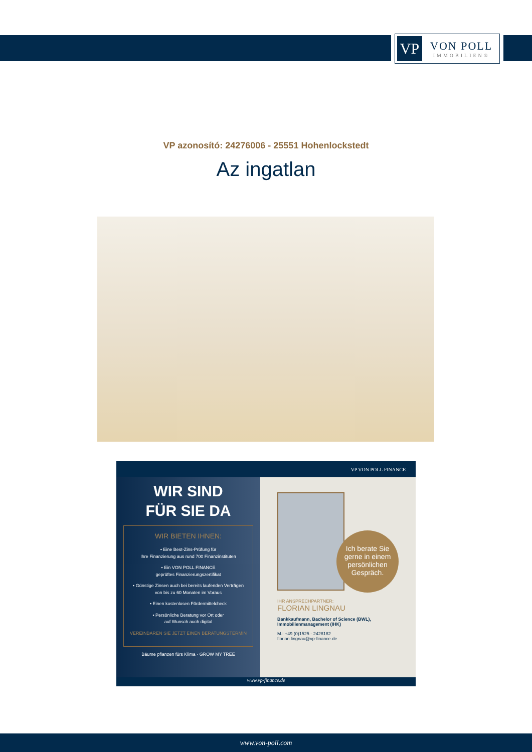VP
VON POLL
IMMOBILIEN®
VP azonosító: 24276006 - 25551 Hohenlockstedt
Az ingatlan
VP VON POLL FINANCE
WIR SIND
FÜR SIE DA
WIR BIETEN IHNEN:
• Eine Best-Zins-Prüfung für
Ihre Finanzierung aus rund 700 Finanzinstituten
• Ein VON POLL FINANCE
geprüftes Finanzierungszertifikat
• Günstige Zinsen auch bei bereits laufenden Verträgen von bis zu 60 Monaten im Voraus
• Einen kostenlosen Fördermittelcheck
• Persönliche Beratung vor Ort oder
auf Wunsch auch digital
VEREINBAREN SIE JETZT EINEN BERATUNGSTERMIN
Bäume pflanzen fürs Klima · GROW MY TREE
Ich berate Sie gerne in einem persönlichen Gespräch.
IHR ANSPRECHPARTNER:
FLORIAN LINGNAU
Bankkaufmann, Bachelor of Science (BWL),
Immobilienmanagement (IHK)
M.: +49 (0)1525 - 2428182
florian.lingnau@vp-finance.de
www.vp-finance.de
www.von-poll.com